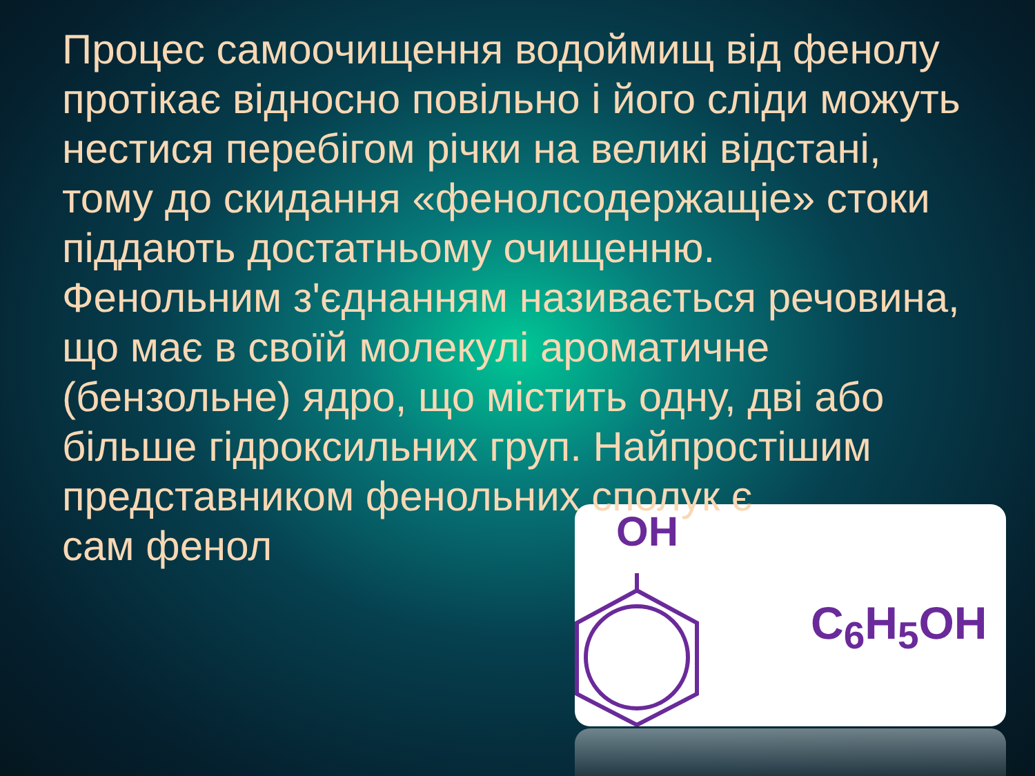OH
Процес самоочищення водоймищ від фенолу протікає відносно повільно і його сліди можуть нестися перебігом річки на великі відстані, тому до скидання «фенолсодержащіе» стоки піддають достатньому очищенню.
Фенольним з'єднанням називається речовина, що має в своїй молекулі ароматичне (бензольне) ядро, що містить одну, дві або більше гідроксильних груп. Найпростішим представником фенольних сполук є
сам фенол
C<sub>6</sub>H<sub>5</sub>OH